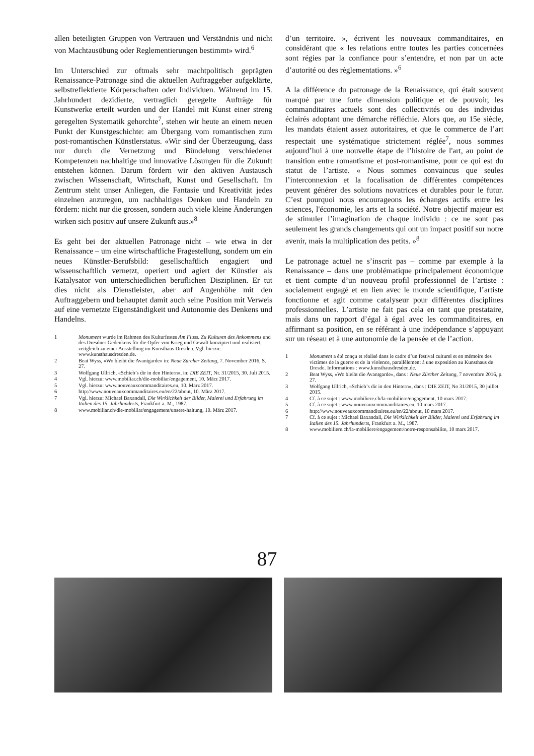allen beteiligten Gruppen von Vertrauen und Verständnis und nicht von Machtausübung oder Reglementierungen bestimmt» wird.<sup>6</sup>
Im Unterschied zur oftmals sehr machtpolitisch geprägten Renaissance-Patronage sind die aktuellen Auftraggeber aufgeklärte, selbstreflektierte Körperschaften oder Individuen. Während im 15. Jahrhundert dezidierte, vertraglich geregelte Aufträge für Kunstwerke erteilt wurden und der Handel mit Kunst einer streng geregelten Systematik gehorchte<sup>7</sup>, stehen wir heute an einem neuen Punkt der Kunstgeschichte: am Übergang vom romantischen zum post-romantischen Künstlerstatus. «Wir sind der Überzeugung, dass nur durch die Vernetzung und Bündelung verschiedener Kompetenzen nachhaltige und innovative Lösungen für die Zukunft entstehen können. Darum fördern wir den aktiven Austausch zwischen Wissenschaft, Wirtschaft, Kunst und Gesellschaft. Im Zentrum steht unser Anliegen, die Fantasie und Kreativität jedes einzelnen anzuregen, um nachhaltiges Denken und Handeln zu fördern: nicht nur die grossen, sondern auch viele kleine Änderungen wirken sich positiv auf unsere Zukunft aus.»<sup>8</sup>
Es geht bei der aktuellen Patronage nicht – wie etwa in der Renaissance – um eine wirtschaftliche Fragestellung, sondern um ein neues Künstler-Berufsbild: gesellschaftlich engagiert und wissenschaftlich vernetzt, operiert und agiert der Künstler als Katalysator von unterschiedlichen beruflichen Disziplinen. Er tut dies nicht als Dienstleister, aber auf Augenhöhe mit den Auftraggebern und behauptet damit auch seine Position mit Verweis auf eine vernetzte Eigenständigkeit und Autonomie des Denkens und Handelns.
1 Monument wurde im Rahmen des Kulturfestes Am Fluss. Zu Kulturen des Ankommens und des Dresdner Gedenkens für die Opfer von Krieg und Gewalt konzipiert und realisiert, zeitgleich zu einer Ausstellung im Kunsthaus Dresden. Vgl. hierzu: www.kunsthausdresden.de.
2 Beat Wyss, «Wo bleibt die Avantgarde» in: Neue Zürcher Zeitung, 7. November 2016, S. 27.
3 Wolfgang Ullrich, «Schieb’s dir in den Hintern», in: DIE ZEIT, Nr. 31/2015, 30. Juli 2015.
4 Vgl. hierzu: www.mobiliar.ch/die-mobiliar/engagement, 10. März 2017.
5 Vgl. hierzu: www.nouveauxcommanditaires.eu, 10. März 2017.
6 http://www.nouveauxcommanditaires.eu/en/22/about, 10. März 2017.
7 Vgl. hierzu: Michael Baxandall, Die Wirklichkeit der Bilder, Malerei und Erfahrung im Italien des 15. Jahrhunderts, Frankfurt a. M., 1987.
8 www.mobiliar.ch/die-mobiliar/engagement/unsere-haltung, 10. März 2017.
d’un territoire. », écrivent les nouveaux commanditaires, en considérant que « les relations entre toutes les parties concernées sont régies par la confiance pour s’entendre, et non par un acte d’autorité ou des règlementations. »<sup>6</sup>
A la différence du patronage de la Renaissance, qui était souvent marqué par une forte dimension politique et de pouvoir, les commanditaires actuels sont des collectivités ou des individus éclairés adoptant une démarche réfléchie. Alors que, au 15e siècle, les mandats étaient assez autoritaires, et que le commerce de l’art respectait une systématique strictement réglée<sup>7</sup>, nous sommes aujourd’hui à une nouvelle étape de l’histoire de l'art, au point de transition entre romantisme et post-romantisme, pour ce qui est du statut de l’artiste. « Nous sommes convaincus que seules l’interconnexion et la focalisation de différentes compétences peuvent générer des solutions novatrices et durables pour le futur. C’est pourquoi nous encourageons les échanges actifs entre les sciences, l'économie, les arts et la société. Notre objectif majeur est de stimuler l’imagination de chaque individu : ce ne sont pas seulement les grands changements qui ont un impact positif sur notre avenir, mais la multiplication des petits. »<sup>8</sup>
Le patronage actuel ne s’inscrit pas – comme par exemple à la Renaissance – dans une problématique principalement économique et tient compte d’un nouveau profil professionnel de l’artiste : socialement engagé et en lien avec le monde scientifique, l’artiste fonctionne et agit comme catalyseur pour différentes disciplines professionnelles. L’artiste ne fait pas cela en tant que prestataire, mais dans un rapport d’égal à égal avec les commanditaires, en affirmant sa position, en se référant à une indépendance s’appuyant sur un réseau et à une autonomie de la pensée et de l’action.
1 Monument a été conçu et réalisé dans le cadre d’un festival culturel et en mémoire des victimes de la guerre et de la violence, parallèlement à une exposition au Kunsthaus de Dresde. Informations : www.kunsthausdresden.de.
2 Beat Wyss, «Wo bleibt die Avantgarde», dans : Neue Zürcher Zeitung, 7 novembre 2016, p. 27.
3 Wolfgang Ullrich, «Schieb’s dir in den Hintern», dans : DIE ZEIT, No 31/2015, 30 juillet 2015.
4 Cf. à ce sujet : www.mobiliere.ch/la-mobiliere/engagement, 10 mars 2017.
5 Cf. à ce sujet : www.nouveauxcommanditaires.eu, 10 mars 2017.
6 http://www.nouveauxcommanditaires.eu/en/22/about, 10 mars 2017.
7 Cf. à ce sujet : Michael Baxandall, Die Wirklichkeit der Bilder, Malerei und Erfahrung im Italien des 15. Jahrhunderts, Frankfurt a. M., 1987.
8 www.mobiliere.ch/la-mobiliere/engagement/notre-responsabilite, 10 mars 2017.
87